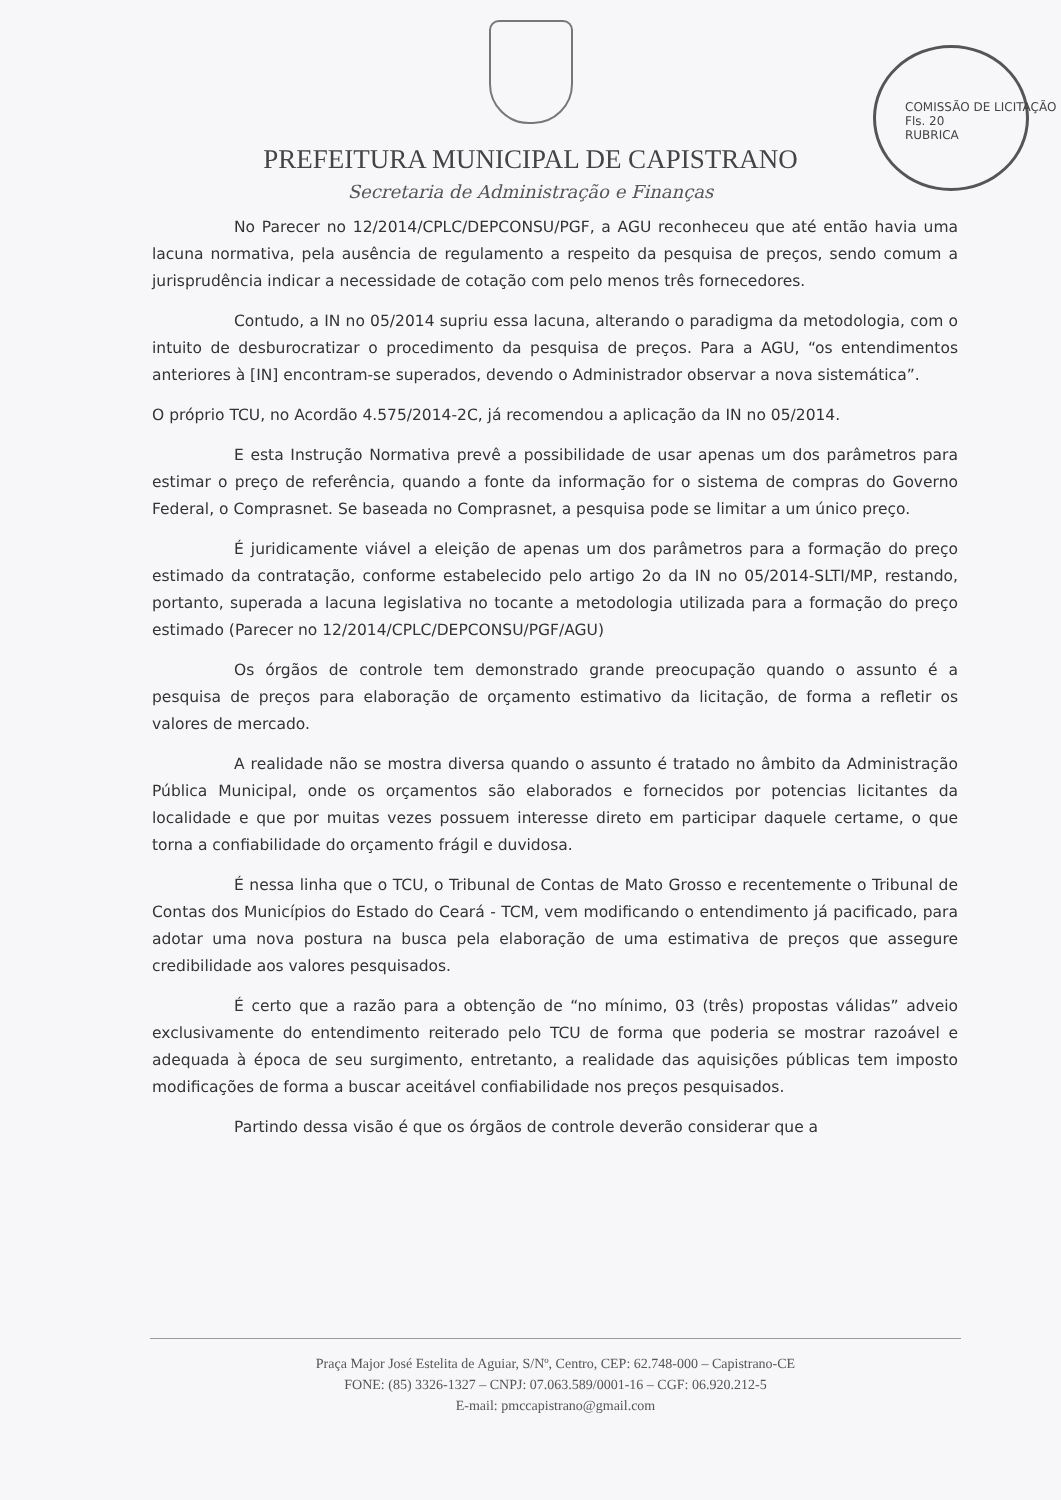PREFEITURA MUNICIPAL DE CAPISTRANO
Secretaria de Administração e Finanças
COMISSÃO DE LICITAÇÃO
Fls. 20
RUBRICA
No Parecer no 12/2014/CPLC/DEPCONSU/PGF, a AGU reconheceu que até então havia uma lacuna normativa, pela ausência de regulamento a respeito da pesquisa de preços, sendo comum a jurisprudência indicar a necessidade de cotação com pelo menos três fornecedores.
Contudo, a IN no 05/2014 supriu essa lacuna, alterando o paradigma da metodologia, com o intuito de desburocratizar o procedimento da pesquisa de preços. Para a AGU, “os entendimentos anteriores à [IN] encontram-se superados, devendo o Administrador observar a nova sistemática”.
O próprio TCU, no Acordão 4.575/2014-2C, já recomendou a aplicação da IN no 05/2014.
E esta Instrução Normativa prevê a possibilidade de usar apenas um dos parâmetros para estimar o preço de referência, quando a fonte da informação for o sistema de compras do Governo Federal, o Comprasnet. Se baseada no Comprasnet, a pesquisa pode se limitar a um único preço.
É juridicamente viável a eleição de apenas um dos parâmetros para a formação do preço estimado da contratação, conforme estabelecido pelo artigo 2o da IN no 05/2014-SLTI/MP, restando, portanto, superada a lacuna legislativa no tocante a metodologia utilizada para a formação do preço estimado (Parecer no 12/2014/CPLC/DEPCONSU/PGF/AGU)
Os órgãos de controle tem demonstrado grande preocupação quando o assunto é a pesquisa de preços para elaboração de orçamento estimativo da licitação, de forma a refletir os valores de mercado.
A realidade não se mostra diversa quando o assunto é tratado no âmbito da Administração Pública Municipal, onde os orçamentos são elaborados e fornecidos por potencias licitantes da localidade e que por muitas vezes possuem interesse direto em participar daquele certame, o que torna a confiabilidade do orçamento frágil e duvidosa.
É nessa linha que o TCU, o Tribunal de Contas de Mato Grosso e recentemente o Tribunal de Contas dos Municípios do Estado do Ceará - TCM, vem modificando o entendimento já pacificado, para adotar uma nova postura na busca pela elaboração de uma estimativa de preços que assegure credibilidade aos valores pesquisados.
É certo que a razão para a obtenção de “no mínimo, 03 (três) propostas válidas” adveio exclusivamente do entendimento reiterado pelo TCU de forma que poderia se mostrar razoável e adequada à época de seu surgimento, entretanto, a realidade das aquisições públicas tem imposto modificações de forma a buscar aceitável confiabilidade nos preços pesquisados.
Partindo dessa visão é que os órgãos de controle deverão considerar que a
Praça Major José Estelita de Aguiar, S/Nº, Centro, CEP: 62.748-000 – Capistrano-CE
FONE: (85) 3326-1327 – CNPJ: 07.063.589/0001-16 – CGF: 06.920.212-5
E-mail: pmccapistrano@gmail.com